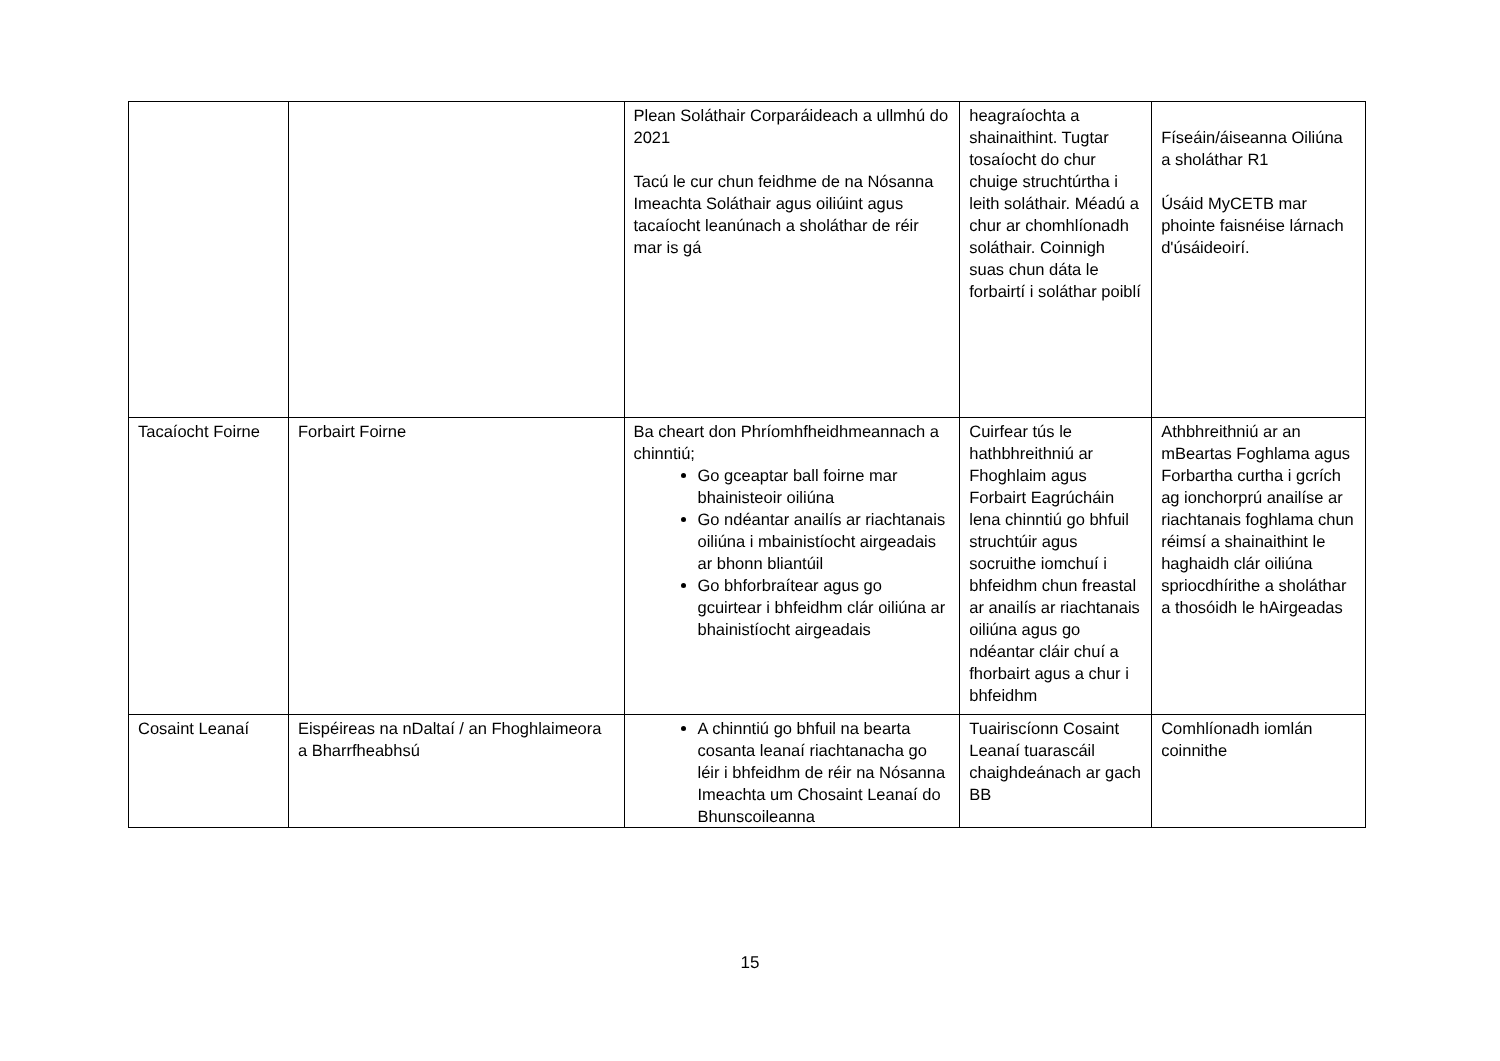| | | Plean Soláthair Corparáideach a ullmhú do 2021 Tacú le cur chun feidhme de na Nósanna Imeachta Soláthair agus oiliúint agus tacaíocht leanúnach a sholáthar de réir mar is gá | heagraíochta a shainaithint. Tugtar tosaíocht do chur chuige struchtúrtha i leith soláthair. Méadú a chur ar chomhlíonadh soláthair. Coinnigh suas chun dáta le forbairtí i soláthar poiblí | Físeáin/áiseanna Oiliúna a sholáthar R1 Úsáid MyCETB mar phointe faisnéise lárnach d'úsáideoirí. |
| Tacaíocht Foirne | Forbairt Foirne | Ba cheart don Phríomhfheidhmeannach a chinntiú; Go gceaptar ball foirne mar bhainisteoir oiliúna Go ndéantar anailís ar riachtanais oiliúna i mbainistíocht airgeadais ar bhonn bliantúil Go bhforbraítear agus go gcuirtear i bhfeidhm clár oiliúna ar bhainistíocht airgeadais | Cuirfear tús le hathbhreithniú ar Fhoghlaim agus Forbairt Eagrúcháin lena chinntiú go bhfuil struchtúir agus socruithe iomchuí i bhfeidhm chun freastal ar anailís ar riachtanais oiliúna agus go ndéantar cláir chuí a fhorbairt agus a chur i bhfeidhm | Athbhreithniú ar an mBeartas Foghlama agus Forbartha curtha i gcrích ag ionchorprú anailíse ar riachtanais foghlama chun réimsí a shainaithint le haghaidh clár oiliúna spriocdhírithe a sholáthar a thosóidh le hAirgeadas |
| Cosaint Leanaí | Eispéireas na nDaltaí / an Fhoghlaimeora a Bharrfheabhsú | A chinntiú go bhfuil na bearta cosanta leanaí riachtanacha go léir i bhfeidhm de réir na Nósanna Imeachta um Chosaint Leanaí do Bhunscoileanna | Tuairiscíonn Cosaint Leanaí tuarascáil chaighdeánach ar gach BB | Comhlíonadh iomlán coinnithe |
15